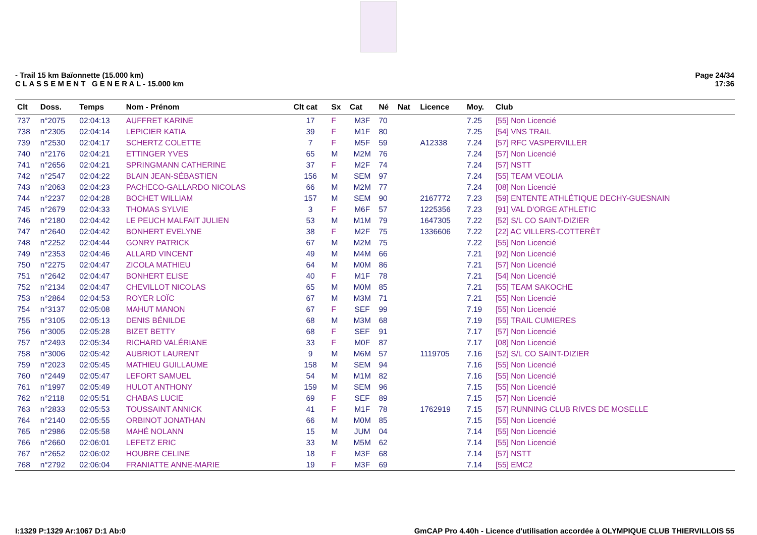- Trail 15 km Baïonnette (15.000 km)
C L A S S E M E N T G E N E R A L - 15.000 km
Page 24/34
17:36
| Clt | Doss. | Temps | Nom - Prénom | Clt cat | Sx | Cat | Né | Nat | Licence | Moy. | Club |
| --- | --- | --- | --- | --- | --- | --- | --- | --- | --- | --- | --- |
| 737 | n°2075 | 02:04:13 | AUFFRET KARINE | 17 | F | M3F | 70 | | | 7.25 | [55] Non Licencié |
| 738 | n°2305 | 02:04:14 | LEPICIER KATIA | 39 | F | M1F | 80 | | | 7.25 | [54] VNS TRAIL |
| 739 | n°2530 | 02:04:17 | SCHERTZ COLETTE | 7 | F | M5F | 59 | | A12338 | 7.24 | [57] RFC VASPERVILLER |
| 740 | n°2176 | 02:04:21 | ETTINGER YVES | 65 | M | M2M | 76 | | | 7.24 | [57] Non Licencié |
| 741 | n°2656 | 02:04:21 | SPRINGMANN CATHERINE | 37 | F | M2F | 74 | | | 7.24 | [57] NSTT |
| 742 | n°2547 | 02:04:22 | BLAIN JEAN-SÉBASTIEN | 156 | M | SEM | 97 | | | 7.24 | [55] TEAM VEOLIA |
| 743 | n°2063 | 02:04:23 | PACHECO-GALLARDO NICOLAS | 66 | M | M2M | 77 | | | 7.24 | [08] Non Licencié |
| 744 | n°2237 | 02:04:28 | BOCHET WILLIAM | 157 | M | SEM | 90 | | 2167772 | 7.23 | [59] ENTENTE ATHLÉTIQUE DECHY-GUESNAIN |
| 745 | n°2679 | 02:04:33 | THOMAS SYLVIE | 3 | F | M6F | 57 | | 1225356 | 7.23 | [91] VAL D'ORGE ATHLETIC |
| 746 | n°2180 | 02:04:42 | LE PEUCH MALFAIT JULIEN | 53 | M | M1M | 79 | | 1647305 | 7.22 | [52] S/L CO SAINT-DIZIER |
| 747 | n°2640 | 02:04:42 | BONHERT EVELYNE | 38 | F | M2F | 75 | | 1336606 | 7.22 | [22] AC VILLERS-COTTERÊT |
| 748 | n°2252 | 02:04:44 | GONRY PATRICK | 67 | M | M2M | 75 | | | 7.22 | [55] Non Licencié |
| 749 | n°2353 | 02:04:46 | ALLARD VINCENT | 49 | M | M4M | 66 | | | 7.21 | [92] Non Licencié |
| 750 | n°2275 | 02:04:47 | ZICOLA MATHIEU | 64 | M | M0M | 86 | | | 7.21 | [57] Non Licencié |
| 751 | n°2642 | 02:04:47 | BONHERT ELISE | 40 | F | M1F | 78 | | | 7.21 | [54] Non Licencié |
| 752 | n°2134 | 02:04:47 | CHEVILLOT NICOLAS | 65 | M | M0M | 85 | | | 7.21 | [55] TEAM SAKOCHE |
| 753 | n°2864 | 02:04:53 | ROYER LOÏC | 67 | M | M3M | 71 | | | 7.21 | [55] Non Licencié |
| 754 | n°3137 | 02:05:08 | MAHUT MANON | 67 | F | SEF | 99 | | | 7.19 | [55] Non Licencié |
| 755 | n°3105 | 02:05:13 | DENIS BÉNILDE | 68 | M | M3M | 68 | | | 7.19 | [55] TRAIL CUMIERES |
| 756 | n°3005 | 02:05:28 | BIZET BETTY | 68 | F | SEF | 91 | | | 7.17 | [57] Non Licencié |
| 757 | n°2493 | 02:05:34 | RICHARD VALÉRIANE | 33 | F | M0F | 87 | | | 7.17 | [08] Non Licencié |
| 758 | n°3006 | 02:05:42 | AUBRIOT LAURENT | 9 | M | M6M | 57 | | 1119705 | 7.16 | [52] S/L CO SAINT-DIZIER |
| 759 | n°2023 | 02:05:45 | MATHIEU GUILLAUME | 158 | M | SEM | 94 | | | 7.16 | [55] Non Licencié |
| 760 | n°2449 | 02:05:47 | LEFORT SAMUEL | 54 | M | M1M | 82 | | | 7.16 | [55] Non Licencié |
| 761 | n°1997 | 02:05:49 | HULOT ANTHONY | 159 | M | SEM | 96 | | | 7.15 | [55] Non Licencié |
| 762 | n°2118 | 02:05:51 | CHABAS LUCIE | 69 | F | SEF | 89 | | | 7.15 | [57] Non Licencié |
| 763 | n°2833 | 02:05:53 | TOUSSAINT ANNICK | 41 | F | M1F | 78 | | 1762919 | 7.15 | [57] RUNNING CLUB RIVES DE MOSELLE |
| 764 | n°2140 | 02:05:55 | ORBINOT JONATHAN | 66 | M | M0M | 85 | | | 7.15 | [55] Non Licencié |
| 765 | n°2986 | 02:05:58 | MAHÉ NOLANN | 15 | M | JUM | 04 | | | 7.14 | [55] Non Licencié |
| 766 | n°2660 | 02:06:01 | LEFETZ ERIC | 33 | M | M5M | 62 | | | 7.14 | [55] Non Licencié |
| 767 | n°2652 | 02:06:02 | HOUBRE CELINE | 18 | F | M3F | 68 | | | 7.14 | [57] NSTT |
| 768 | n°2792 | 02:06:04 | FRANIATTE ANNE-MARIE | 19 | F | M3F | 69 | | | 7.14 | [55] EMC2 |
I:1329 P:1329 Ar:1067 D:1 Ab:0 GmCAP Pro 4.40h - Licence d'utilisation accordée à OLYMPIQUE CLUB THIERVILLOIS 55